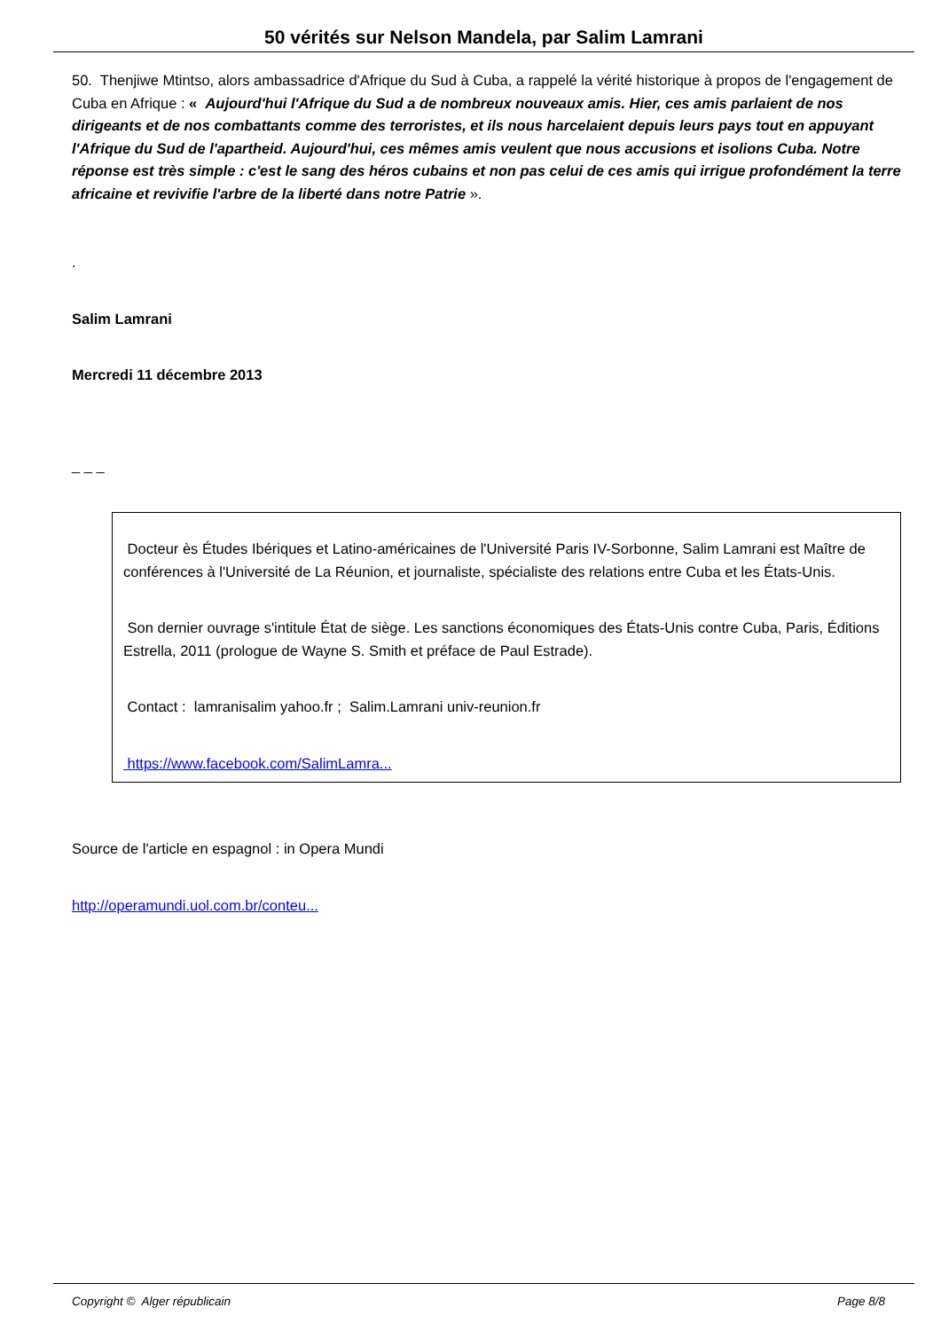50 vérités sur Nelson Mandela, par Salim Lamrani
50. Thenjiwe Mtintso, alors ambassadrice d'Afrique du Sud à Cuba, a rappelé la vérité historique à propos de l'engagement de Cuba en Afrique : « Aujourd'hui l'Afrique du Sud a de nombreux nouveaux amis. Hier, ces amis parlaient de nos dirigeants et de nos combattants comme des terroristes, et ils nous harcelaient depuis leurs pays tout en appuyant l'Afrique du Sud de l'apartheid. Aujourd'hui, ces mêmes amis veulent que nous accusions et isolions Cuba. Notre réponse est très simple : c'est le sang des héros cubains et non pas celui de ces amis qui irrigue profondément la terre africaine et revivifie l'arbre de la liberté dans notre Patrie ».
.
Salim Lamrani
Mercredi 11 décembre 2013
_ _ _
Docteur ès Études Ibériques et Latino-américaines de l'Université Paris IV-Sorbonne, Salim Lamrani est Maître de conférences à l'Université de La Réunion, et journaliste, spécialiste des relations entre Cuba et les États-Unis.
Son dernier ouvrage s'intitule État de siège. Les sanctions économiques des États-Unis contre Cuba, Paris, Éditions Estrella, 2011 (prologue de Wayne S. Smith et préface de Paul Estrade).
Contact : lamranisalim yahoo.fr ; Salim.Lamrani univ-reunion.fr
https://www.facebook.com/SalimLamra...
Source de l'article en espagnol : in Opera Mundi
http://operamundi.uol.com.br/conteu...
Copyright © Alger républicain Page 8/8